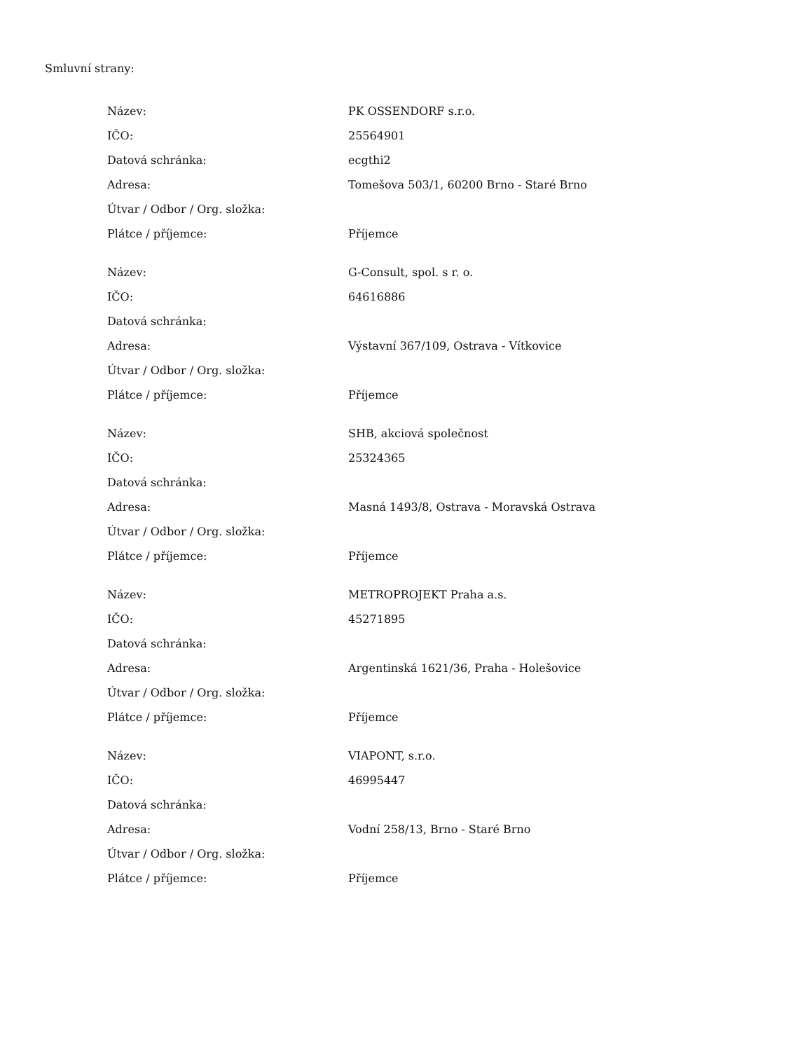Smluvní strany:
| Název: | PK OSSENDORF s.r.o. |
| IČO: | 25564901 |
| Datová schránka: | ecgthi2 |
| Adresa: | Tomešova 503/1, 60200 Brno - Staré Brno |
| Útvar / Odbor / Org. složka: | |
| Plátce / příjemce: | Příjemce |
| Název: | G-Consult, spol. s r. o. |
| IČO: | 64616886 |
| Datová schránka: | |
| Adresa: | Výstavní 367/109, Ostrava - Vítkovice |
| Útvar / Odbor / Org. složka: | |
| Plátce / příjemce: | Příjemce |
| Název: | SHB, akciová společnost |
| IČO: | 25324365 |
| Datová schránka: | |
| Adresa: | Masná 1493/8, Ostrava - Moravská Ostrava |
| Útvar / Odbor / Org. složka: | |
| Plátce / příjemce: | Příjemce |
| Název: | METROPROJEKT Praha a.s. |
| IČO: | 45271895 |
| Datová schránka: | |
| Adresa: | Argentinská 1621/36, Praha - Holešovice |
| Útvar / Odbor / Org. složka: | |
| Plátce / příjemce: | Příjemce |
| Název: | VIAPONT, s.r.o. |
| IČO: | 46995447 |
| Datová schránka: | |
| Adresa: | Vodní 258/13, Brno - Staré Brno |
| Útvar / Odbor / Org. složka: | |
| Plátce / příjemce: | Příjemce |